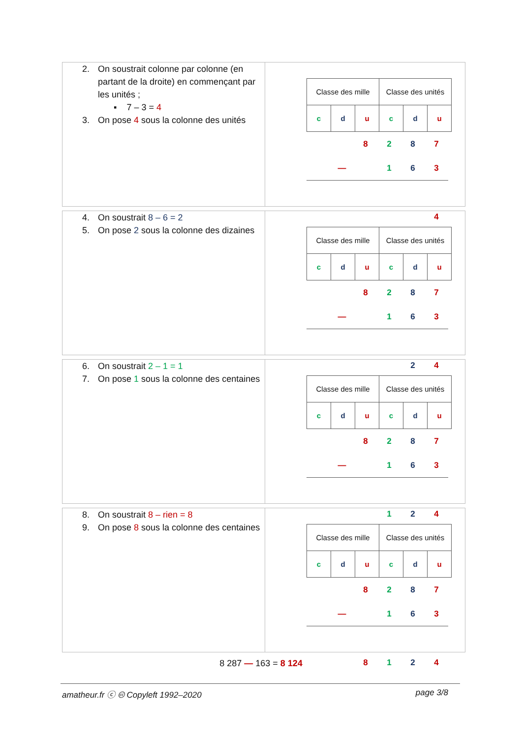2. On soustrait colonne par colonne (en partant de la droite) en commençant par les unités ;
▪ 7 – 3 = 4
3. On pose 4 sous la colonne des unités
| Classe des mille | | | Classe des unités | | |
| c | d | u | c | d | u |
| | | 8 | 2 | 8 | 7 |
| | — | | 1 | 6 | 3 |
| | | | | | 4 |
4. On soustrait 8 – 6 = 2
5. On pose 2 sous la colonne des dizaines
| Classe des mille | | | Classe des unités | | |
| c | d | u | c | d | u |
| | | 8 | 2 | 8 | 7 |
| | — | | 1 | 6 | 3 |
| | | | | 2 | 4 |
6. On soustrait 2 – 1 = 1
7. On pose 1 sous la colonne des centaines
| Classe des mille | | | Classe des unités | | |
| c | d | u | c | d | u |
| | | 8 | 2 | 8 | 7 |
| | — | | 1 | 6 | 3 |
| | | | 1 | 2 | 4 |
8. On soustrait 8 – rien = 8
9. On pose 8 sous la colonne des centaines
| Classe des mille | | | Classe des unités | | |
| c | d | u | c | d | u |
| | | 8 | 2 | 8 | 7 |
| | — | | 1 | 6 | 3 |
| | | 8 | 1 | 2 | 4 |
8 287 — 163 = 8 124
amatheur.fr ⓒ 🅭 Copyleft 1992–2020 page 3/8